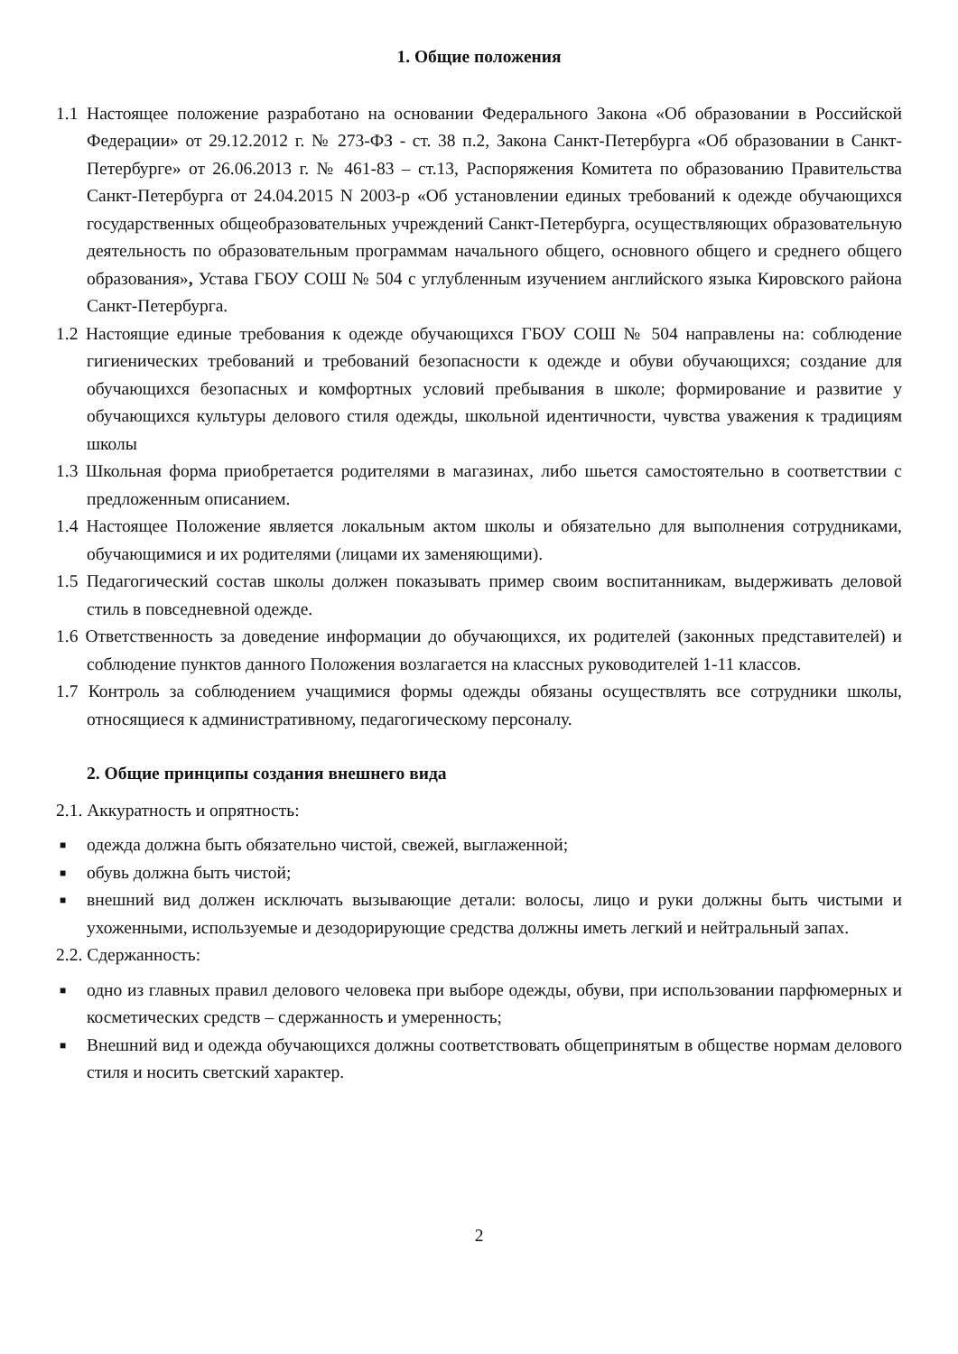1. Общие положения
1.1 Настоящее положение разработано на основании Федерального Закона «Об образовании в Российской Федерации» от 29.12.2012 г. № 273-ФЗ - ст. 38 п.2, Закона Санкт-Петербурга «Об образовании в Санкт-Петербурге» от 26.06.2013 г. № 461-83 – ст.13, Распоряжения Комитета по образованию Правительства Санкт-Петербурга от 24.04.2015 N 2003-р «Об установлении единых требований к одежде обучающихся государственных общеобразовательных учреждений Санкт-Петербурга, осуществляющих образовательную деятельность по образовательным программам начального общего, основного общего и среднего общего образования», Устава ГБОУ СОШ № 504 с углубленным изучением английского языка Кировского района Санкт-Петербурга.
1.2 Настоящие единые требования к одежде обучающихся ГБОУ СОШ № 504 направлены на: соблюдение гигиенических требований и требований безопасности к одежде и обуви обучающихся; создание для обучающихся безопасных и комфортных условий пребывания в школе; формирование и развитие у обучающихся культуры делового стиля одежды, школьной идентичности, чувства уважения к традициям школы
1.3 Школьная форма приобретается родителями в магазинах, либо шьется самостоятельно в соответствии с предложенным описанием.
1.4 Настоящее Положение является локальным актом школы и обязательно для выполнения сотрудниками, обучающимися и их родителями (лицами их заменяющими).
1.5 Педагогический состав школы должен показывать пример своим воспитанникам, выдерживать деловой стиль в повседневной одежде.
1.6 Ответственность за доведение информации до обучающихся, их родителей (законных представителей) и соблюдение пунктов данного Положения возлагается на классных руководителей 1-11 классов.
1.7 Контроль за соблюдением учащимися формы одежды обязаны осуществлять все сотрудники школы, относящиеся к административному, педагогическому персоналу.
2. Общие принципы создания внешнего вида
2.1. Аккуратность и опрятность:
■ одежда должна быть обязательно чистой, свежей, выглаженной;
■ обувь должна быть чистой;
■ внешний вид должен исключать вызывающие детали: волосы, лицо и руки должны быть чистыми и ухоженными, используемые и дезодорирующие средства должны иметь легкий и нейтральный запах.
2.2. Сдержанность:
■ одно из главных правил делового человека при выборе одежды, обуви, при использовании парфюмерных и косметических средств – сдержанность и умеренность;
■ Внешний вид и одежда обучающихся должны соответствовать общепринятым в обществе нормам делового стиля и носить светский характер.
2